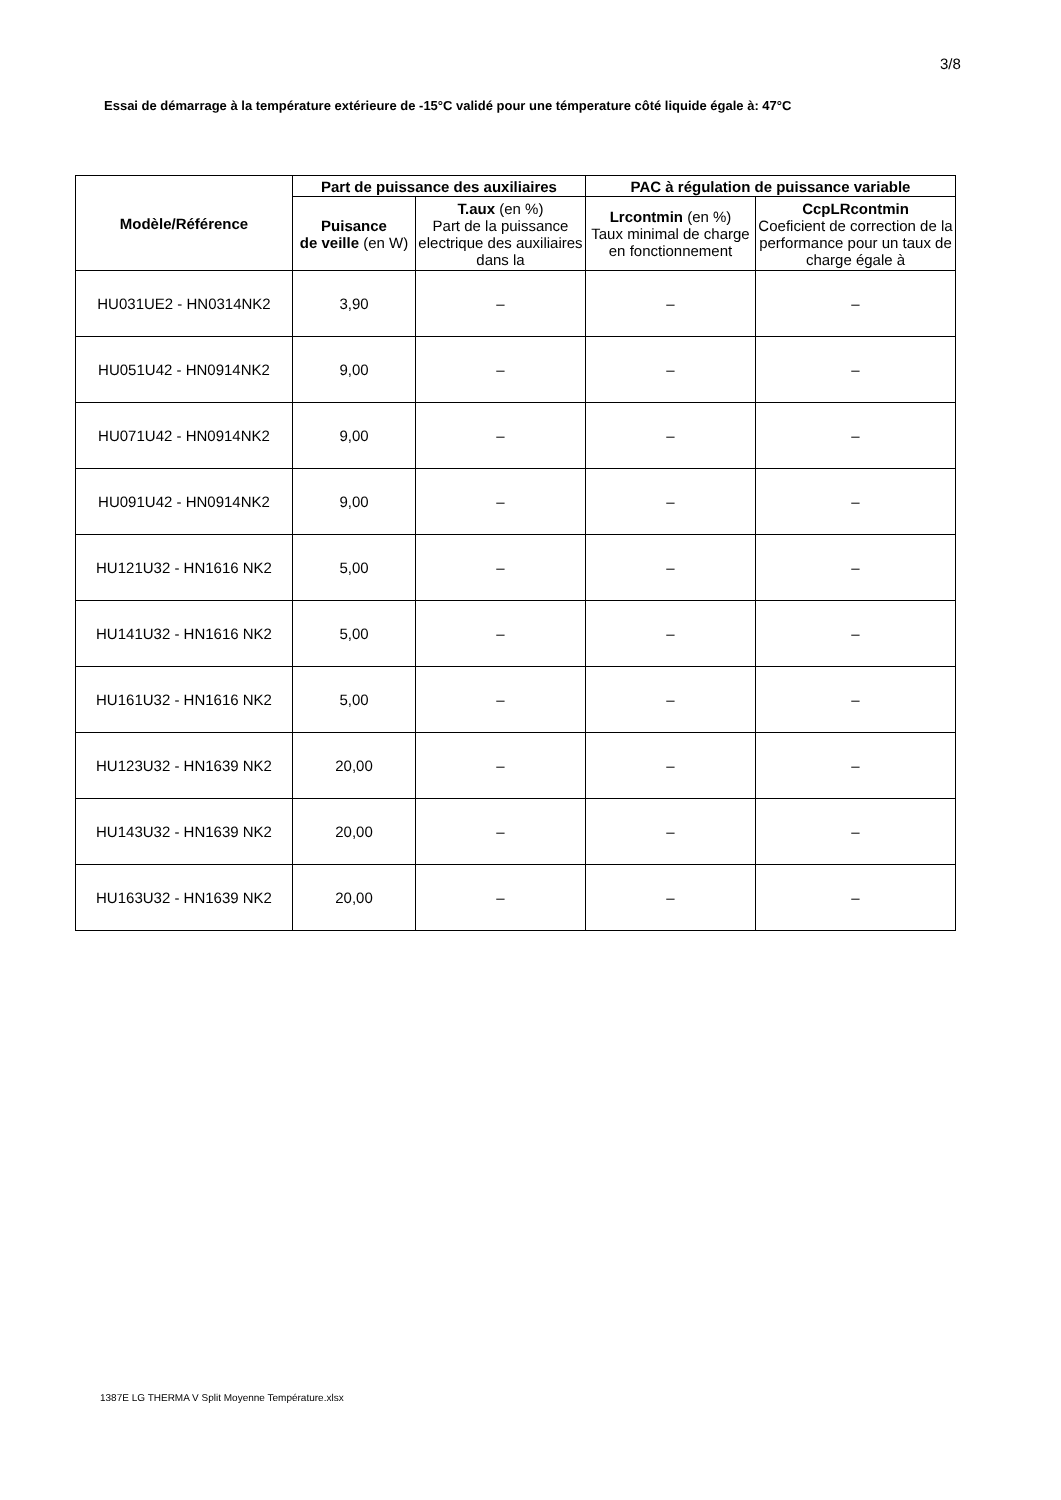3/8
Essai de démarrage à la température extérieure de -15°C validé pour une témperature côté liquide égale à: 47°C
| Modèle/Référence | Part de puissance des auxiliaires | | PAC à régulation de puissance variable | |
| --- | --- | --- | --- | --- |
| | Puisance de veille (en W) | T.aux (en %) Part de la puissance electrique des auxiliaires dans la | Lrcontmin (en %) Taux minimal de charge en fonctionnement | CcpLRcontmin Coeficient de correction de la performance pour un taux de charge égale à |
| HU031UE2 - HN0314NK2 | 3,90 | – | – | – |
| HU051U42 - HN0914NK2 | 9,00 | – | – | – |
| HU071U42 - HN0914NK2 | 9,00 | – | – | – |
| HU091U42 - HN0914NK2 | 9,00 | – | – | – |
| HU121U32 - HN1616 NK2 | 5,00 | – | – | – |
| HU141U32 - HN1616 NK2 | 5,00 | – | – | – |
| HU161U32 - HN1616 NK2 | 5,00 | – | – | – |
| HU123U32 - HN1639 NK2 | 20,00 | – | – | – |
| HU143U32 - HN1639 NK2 | 20,00 | – | – | – |
| HU163U32 - HN1639 NK2 | 20,00 | – | – | – |
1387E LG THERMA V Split Moyenne Température.xlsx